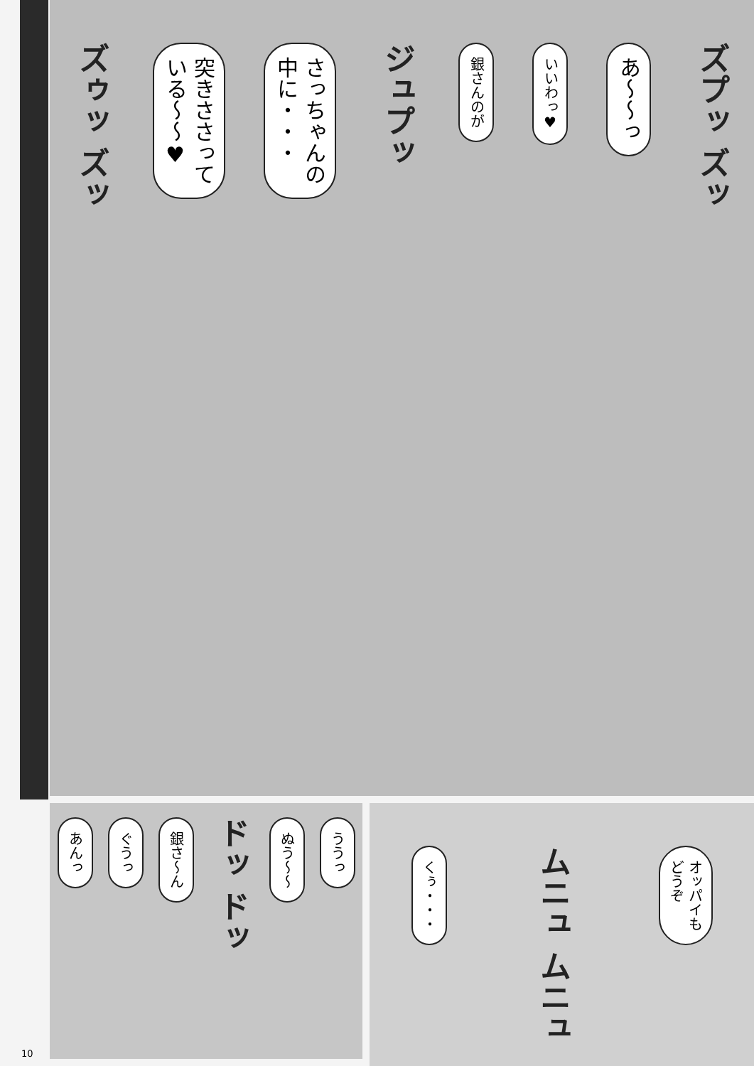ズプッ ズッ
あ〜〜っ
いいわっ♥
銀さんのが
ジュプッ
さっちゃんの
中に・・・
突きささって
いる〜〜♥
ズゥッ ズッ
オッパイも
どうぞ
ムニュ ムニュ
くぅ・・・
ううっ
ぬう〜〜
ドッ ドッ
銀さ〜ん
ぐうっ
あんっ
10